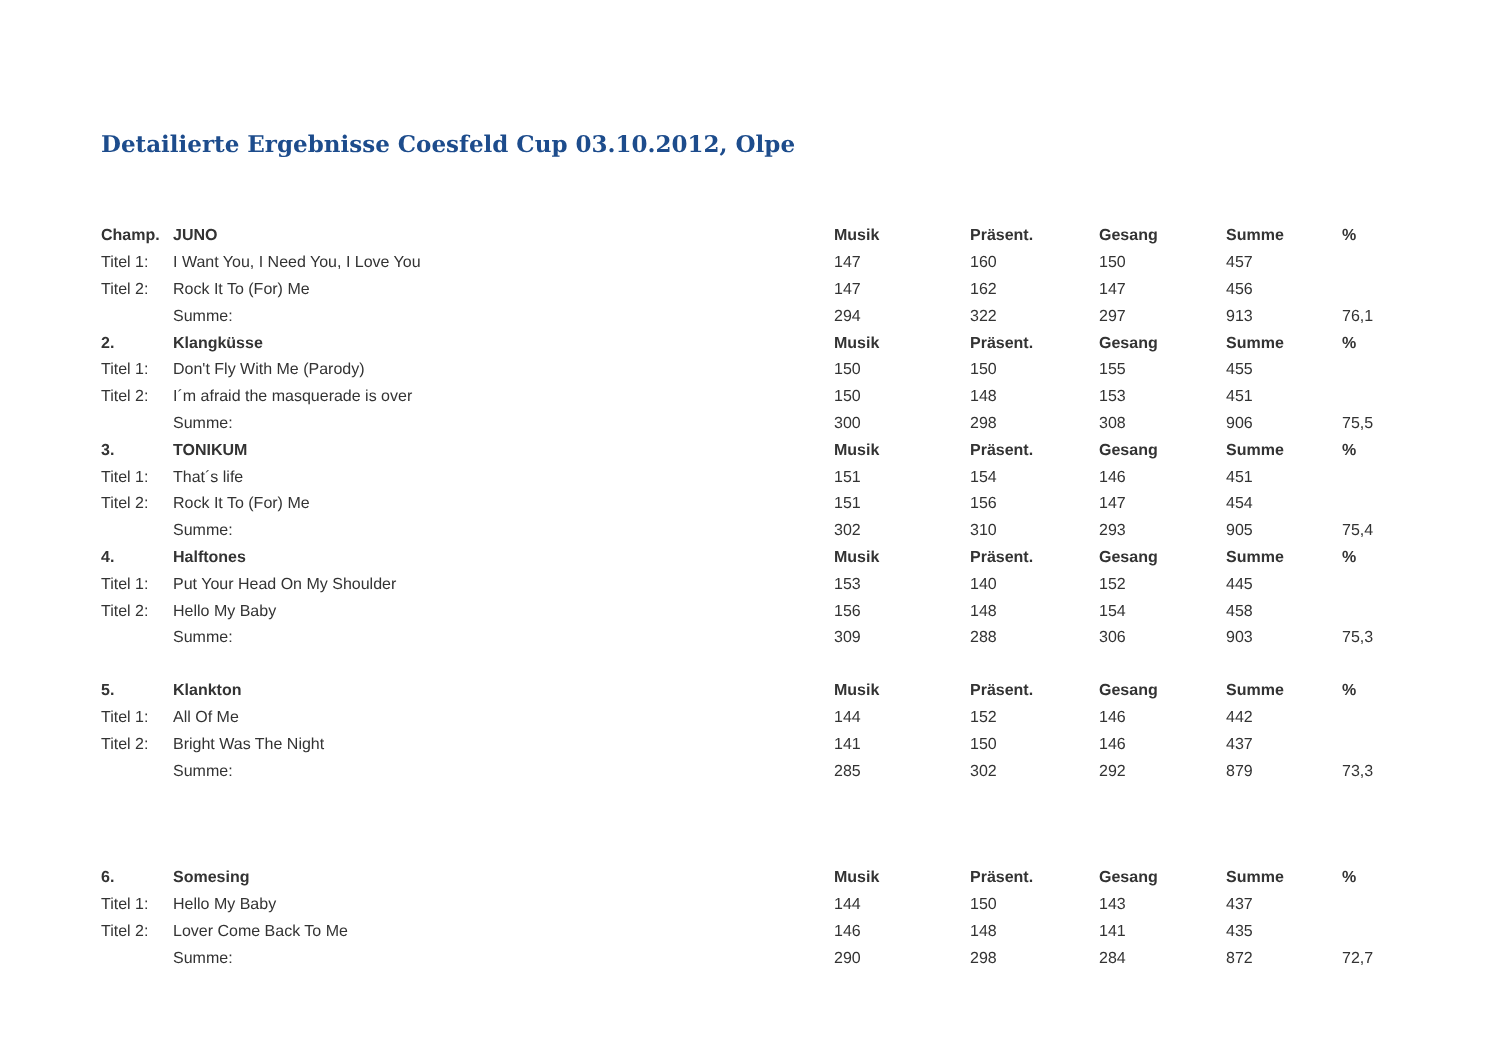Detailierte Ergebnisse Coesfeld Cup 03.10.2012, Olpe
| Champ. | JUNO | Musik | Präsent. | Gesang | Summe | % |
| --- | --- | --- | --- | --- | --- | --- |
| Titel 1: | I Want You, I Need You, I Love You | 147 | 160 | 150 | 457 | |
| Titel 2: | Rock It To (For) Me | 147 | 162 | 147 | 456 | |
| | Summe: | 294 | 322 | 297 | 913 | 76,1 |
| 2. | Klangküsse | Musik | Präsent. | Gesang | Summe | % |
| Titel 1: | Don't Fly With Me (Parody) | 150 | 150 | 155 | 455 | |
| Titel 2: | I´m afraid the masquerade is over | 150 | 148 | 153 | 451 | |
| | Summe: | 300 | 298 | 308 | 906 | 75,5 |
| 3. | TONIKUM | Musik | Präsent. | Gesang | Summe | % |
| Titel 1: | That´s life | 151 | 154 | 146 | 451 | |
| Titel 2: | Rock It To (For) Me | 151 | 156 | 147 | 454 | |
| | Summe: | 302 | 310 | 293 | 905 | 75,4 |
| 4. | Halftones | Musik | Präsent. | Gesang | Summe | % |
| Titel 1: | Put Your Head On My Shoulder | 153 | 140 | 152 | 445 | |
| Titel 2: | Hello My Baby | 156 | 148 | 154 | 458 | |
| | Summe: | 309 | 288 | 306 | 903 | 75,3 |
| 5. | Klankton | Musik | Präsent. | Gesang | Summe | % |
| Titel 1: | All Of Me | 144 | 152 | 146 | 442 | |
| Titel 2: | Bright Was The Night | 141 | 150 | 146 | 437 | |
| | Summe: | 285 | 302 | 292 | 879 | 73,3 |
| 6. | Somesing | Musik | Präsent. | Gesang | Summe | % |
| Titel 1: | Hello My Baby | 144 | 150 | 143 | 437 | |
| Titel 2: | Lover Come Back To Me | 146 | 148 | 141 | 435 | |
| | Summe: | 290 | 298 | 284 | 872 | 72,7 |